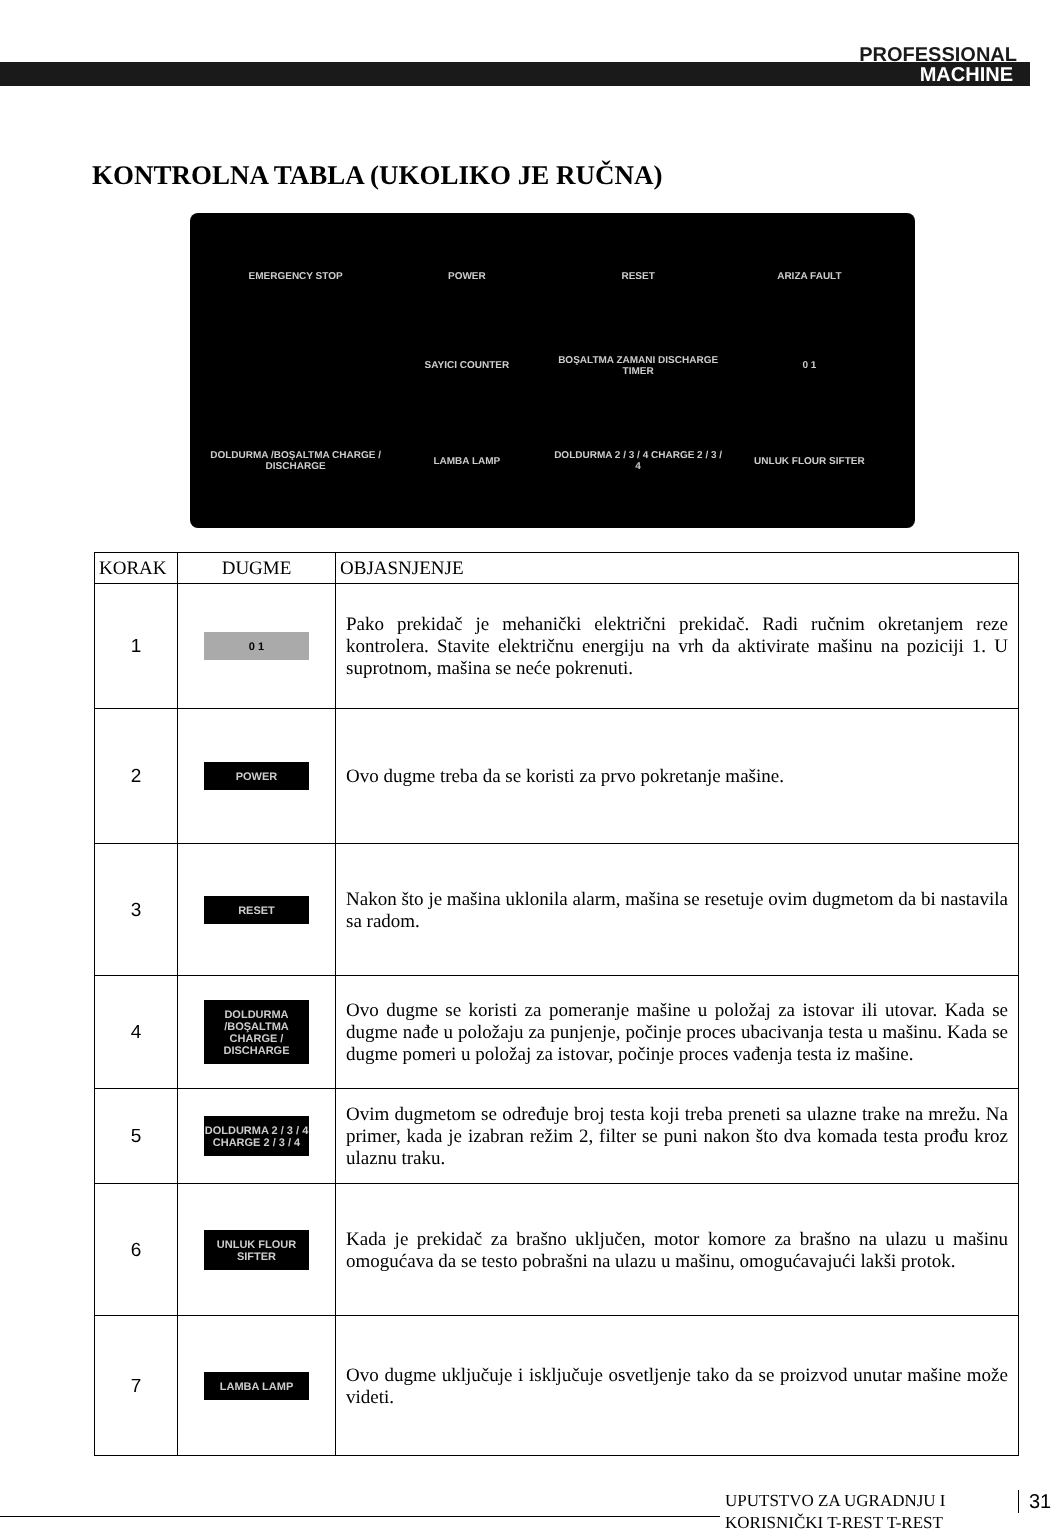PROFESSIONAL
MACHINE
KONTROLNA TABLA (UKOLIKO JE RUČNA)
EMERGENCY STOP
POWER
RESET
ARIZA FAULT
SAYICI COUNTER
BOŞALTMA ZAMANI DISCHARGE TIMER
0 1
DOLDURMA /BOŞALTMA CHARGE / DISCHARGE
LAMBA LAMP
DOLDURMA 2 / 3 / 4 CHARGE 2 / 3 / 4
UNLUK FLOUR SIFTER
| KORAK | DUGME | OBJASNJENJE |
| --- | --- | --- |
| 1 | 0 1 | Pako prekidač je mehanički električni prekidač. Radi ručnim okretanjem reze kontrolera. Stavite električnu energiju na vrh da aktivirate mašinu na poziciji 1. U suprotnom, mašina se neće pokrenuti. |
| 2 | POWER | Ovo dugme treba da se koristi za prvo pokretanje mašine. |
| 3 | RESET | Nakon što je mašina uklonila alarm, mašina se resetuje ovim dugmetom da bi nastavila sa radom. |
| 4 | DOLDURMA /BOŞALTMA CHARGE / DISCHARGE | Ovo dugme se koristi za pomeranje mašine u položaj za istovar ili utovar. Kada se dugme nađe u položaju za punjenje, počinje proces ubacivanja testa u mašinu. Kada se dugme pomeri u položaj za istovar, počinje proces vađenja testa iz mašine. |
| 5 | DOLDURMA 2 / 3 / 4 CHARGE 2 / 3 / 4 | Ovim dugmetom se određuje broj testa koji treba preneti sa ulazne trake na mrežu. Na primer, kada je izabran režim 2, filter se puni nakon što dva komada testa prođu kroz ulaznu traku. |
| 6 | UNLUK FLOUR SIFTER | Kada je prekidač za brašno uključen, motor komore za brašno na ulazu u mašinu omogućava da se testo pobrašni na ulazu u mašinu, omogućavajući lakši protok. |
| 7 | LAMBA LAMP | Ovo dugme uključuje i isključuje osvetljenje tako da se proizvod unutar mašine može videti. |
UPUTSTVO ZA UGRADNJU I
KORISNIČKI T-REST T-REST
31